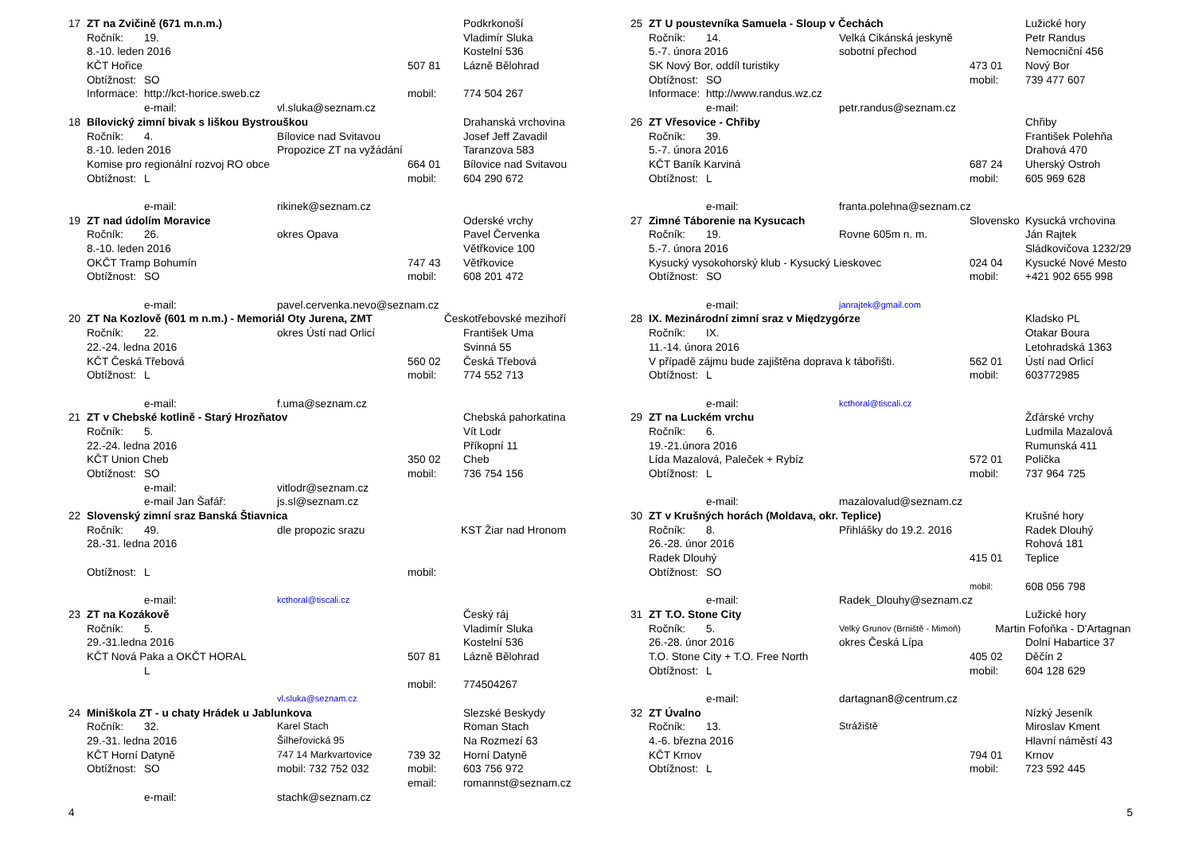17 ZT na Zvičině (671 m.n.m.) Podkrkonoší
Ročník: 19. Vladimír Sluka
8.-10. leden 2016 Kostelní 536
KČT Hořice 507 81 Lázně Bělohrad
Obtížnost: SO
Informace: http://kct-horice.sweb.cz mobil: 774 504 267
e-mail: vl.sluka@seznam.cz
18 Bílovický zimní bivak s liškou Bystrouškou Drahanská vrchovina
Ročník: 4. Bílovice nad Svitavou Josef Jeff Zavadil
8.-10. leden 2016 Propozice ZT na vyžádání Taranzova 583
Komise pro regionální rozvoj RO obce 664 01 Bílovice nad Svitavou
Obtížnost: L mobil: 604 290 672
e-mail: rikinek@seznam.cz
19 ZT nad údolím Moravice Oderské vrchy
Ročník: 26. okres Opava Pavel Červenka
8.-10. leden 2016 Větřkovice 100
OKČT Tramp Bohumín 747 43 Větřkovice
Obtížnost: SO mobil: 608 201 472
e-mail: pavel.cervenka.nevo@seznam.cz
20 ZT Na Kozlově (601 m n.m.) - Memoriál Oty Jurena, ZMT Českotřebovské mezihoří
Ročník: 22. okres Ústí nad Orlicí František Uma
22.-24. ledna 2016 Svinná 55
KČT Česká Třebová 560 02 Česká Třebová
Obtížnost: L mobil: 774 552 713
e-mail: f.uma@seznam.cz
21 ZT v Chebské kotlině - Starý Hrozňatov Chebská pahorkatina
Ročník: 5. Vít Lodr
22.-24. ledna 2016 Příkopní 11
KČT Union Cheb 350 02 Cheb
Obtížnost: SO mobil: 736 754 156
e-mail: vitlodr@seznam.cz
e-mail Jan Šafář: js.sl@seznam.cz
22 Slovenský zimní sraz Banská Štiavnica
Ročník: 49. dle propozic srazu KST Žiar nad Hronom
28.-31. ledna 2016
Obtížnost: L mobil:
e-mail: kcthoral@tiscali.cz
23 ZT na Kozákově Český ráj
Ročník: 5. Vladimír Sluka
29.-31.ledna 2016 Kostelní 536
KČT Nová Paka a OKČT HORAL 507 81 Lázně Bělohrad
L
mobil: 774504267
vl.sluka@seznam.cz
24 Miniškola ZT - u chaty Hrádek u Jablunkova Slezské Beskydy
Ročník: 32. Karel Stach Roman Stach
29.-31. ledna 2016 Šilheřovická 95 Na Rozmezí 63
KČT Horní Datyně 747 14 Markvartovice 739 32 Horní Datyně
Obtížnost: SO mobil: 732 752 032 mobil: 603 756 972
email: romannst@seznam.cz
e-mail: stachk@seznam.cz
4
25 ZT U poustevníka Samuela - Sloup v Čechách Lužické hory
Ročník: 14. Velká Cikánská jeskyně Petr Randus
5.-7. února 2016 sobotní přechod Nemocniční 456
SK Nový Bor, oddíl turistiky 473 01 Nový Bor
Obtížnost: SO mobil: 739 477 607
Informace: http://www.randus.wz.cz
e-mail: petr.randus@seznam.cz
26 ZT Vřesovice - Chřiby Chřiby
Ročník: 39. František Polehňa
5.-7. února 2016 Drahová 470
KČT Baník Karviná 687 24 Uherský Ostroh
Obtížnost: L mobil: 605 969 628
e-mail: franta.polehna@seznam.cz
27 Zimné Táborenie na Kysucach Slovensko Kysucká vrchovina
Ročník: 19. Rovne 605m n. m. Ján Rajtek
5.-7. února 2016 Sládkovičova 1232/29
Kysucký vysokohorský klub - Kysucký Lieskovec 024 04 Kysucké Nové Mesto
Obtížnost: SO mobil: +421 902 655 998
e-mail: janrajtek@gmail.com
28 IX. Mezinárodní zimní sraz v Międzygórze Kladsko PL
Ročník: IX. Otakar Boura
11.-14. února 2016 Letohradská 1363
V případě zájmu bude zajištěna doprava k tábořišti. 562 01 Ústí nad Orlicí
Obtížnost: L mobil: 603772985
e-mail: kcthoral@tiscali.cz
29 ZT na Luckém vrchu Žďárské vrchy
Ročník: 6. Ludmila Mazalová
19.-21.února 2016 Rumunská 411
Lída Mazalová, Paleček + Rybíz 572 01 Polička
Obtížnost: L mobil: 737 964 725
e-mail: mazalovalud@seznam.cz
30 ZT v Krušných horách (Moldava, okr. Teplice) Krušné hory
Ročník: 8. Přihlášky do 19.2. 2016 Radek Dlouhý
26.-28. únor 2016 Rohová 181
Radek Dlouhý 415 01 Teplice
Obtížnost: SO
mobil: 608 056 798
e-mail: Radek_Dlouhy@seznam.cz
31 ZT T.O. Stone City Lužické hory
Ročník: 5. Velký Grunov (Brniště - Mimoň) Martin Fofoňka - D'Artagnan
26.-28. únor 2016 okres Česká Lípa Dolní Habartice 37
T.O. Stone City + T.O. Free North 405 02 Děčín 2
Obtížnost: L mobil: 604 128 629
e-mail: dartagnan8@centrum.cz
32 ZT Úvalno Nízký Jeseník
Ročník: 13. Strážiště Miroslav Kment
4.-6. března 2016 Hlavní náměstí 43
KČT Krnov 794 01 Krnov
Obtížnost: L mobil: 723 592 445
5